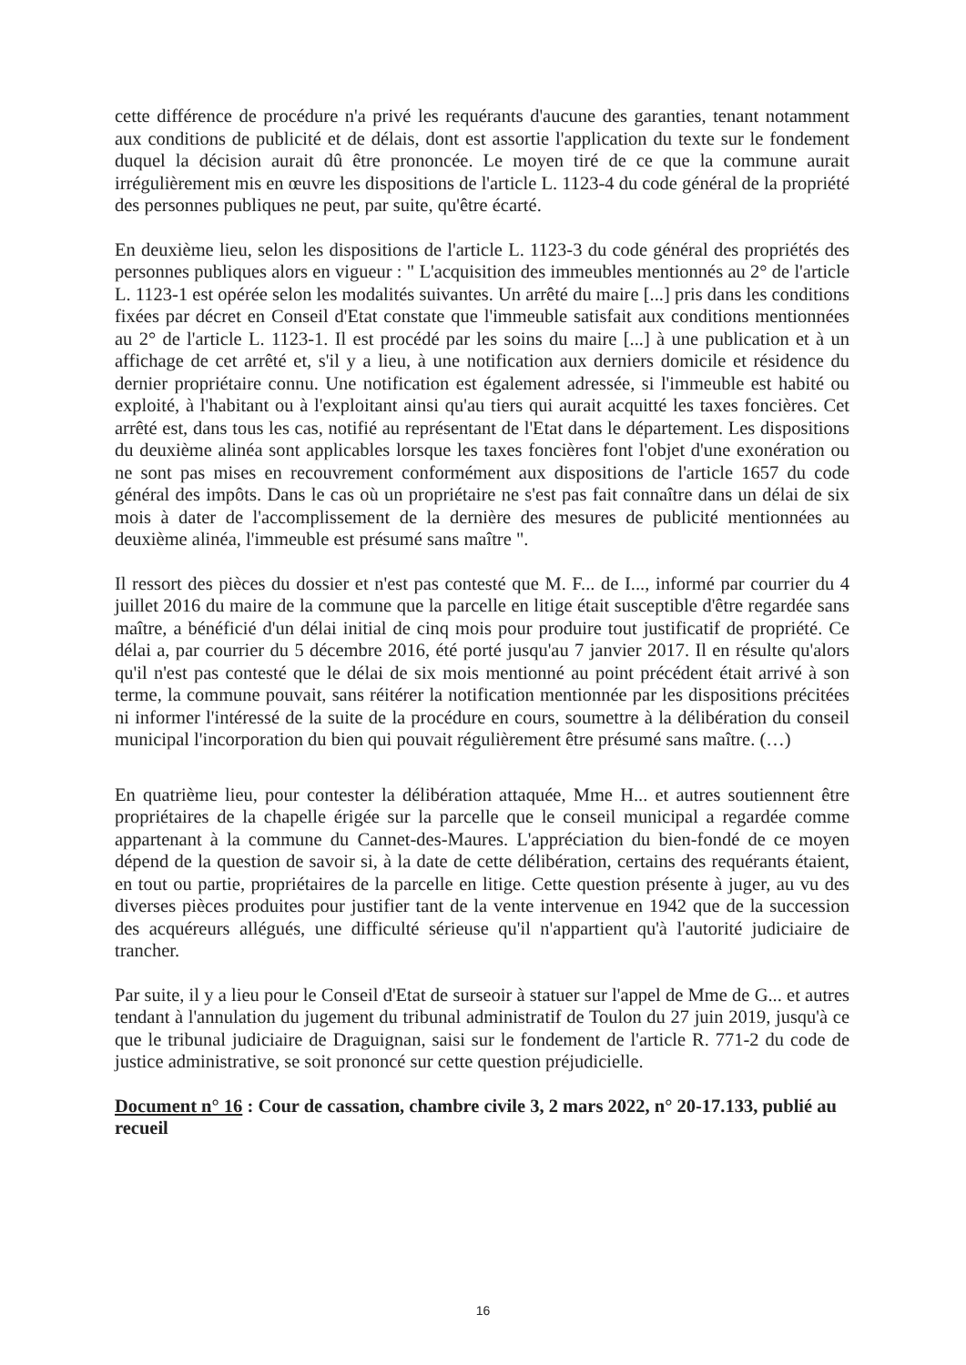cette différence de procédure n'a privé les requérants d'aucune des garanties, tenant notamment aux conditions de publicité et de délais, dont est assortie l'application du texte sur le fondement duquel la décision aurait dû être prononcée. Le moyen tiré de ce que la commune aurait irrégulièrement mis en œuvre les dispositions de l'article L. 1123-4 du code général de la propriété des personnes publiques ne peut, par suite, qu'être écarté.
En deuxième lieu, selon les dispositions de l'article L. 1123-3 du code général des propriétés des personnes publiques alors en vigueur : " L'acquisition des immeubles mentionnés au 2° de l'article L. 1123-1 est opérée selon les modalités suivantes. Un arrêté du maire [...] pris dans les conditions fixées par décret en Conseil d'Etat constate que l'immeuble satisfait aux conditions mentionnées au 2° de l'article L. 1123-1. Il est procédé par les soins du maire [...] à une publication et à un affichage de cet arrêté et, s'il y a lieu, à une notification aux derniers domicile et résidence du dernier propriétaire connu. Une notification est également adressée, si l'immeuble est habité ou exploité, à l'habitant ou à l'exploitant ainsi qu'au tiers qui aurait acquitté les taxes foncières. Cet arrêté est, dans tous les cas, notifié au représentant de l'Etat dans le département. Les dispositions du deuxième alinéa sont applicables lorsque les taxes foncières font l'objet d'une exonération ou ne sont pas mises en recouvrement conformément aux dispositions de l'article 1657 du code général des impôts. Dans le cas où un propriétaire ne s'est pas fait connaître dans un délai de six mois à dater de l'accomplissement de la dernière des mesures de publicité mentionnées au deuxième alinéa, l'immeuble est présumé sans maître ".
Il ressort des pièces du dossier et n'est pas contesté que M. F... de I..., informé par courrier du 4 juillet 2016 du maire de la commune que la parcelle en litige était susceptible d'être regardée sans maître, a bénéficié d'un délai initial de cinq mois pour produire tout justificatif de propriété. Ce délai a, par courrier du 5 décembre 2016, été porté jusqu'au 7 janvier 2017. Il en résulte qu'alors qu'il n'est pas contesté que le délai de six mois mentionné au point précédent était arrivé à son terme, la commune pouvait, sans réitérer la notification mentionnée par les dispositions précitées ni informer l'intéressé de la suite de la procédure en cours, soumettre à la délibération du conseil municipal l'incorporation du bien qui pouvait régulièrement être présumé sans maître. (…)
En quatrième lieu, pour contester la délibération attaquée, Mme H... et autres soutiennent être propriétaires de la chapelle érigée sur la parcelle que le conseil municipal a regardée comme appartenant à la commune du Cannet-des-Maures. L'appréciation du bien-fondé de ce moyen dépend de la question de savoir si, à la date de cette délibération, certains des requérants étaient, en tout ou partie, propriétaires de la parcelle en litige. Cette question présente à juger, au vu des diverses pièces produites pour justifier tant de la vente intervenue en 1942 que de la succession des acquéreurs allégués, une difficulté sérieuse qu'il n'appartient qu'à l'autorité judiciaire de trancher.
Par suite, il y a lieu pour le Conseil d'Etat de surseoir à statuer sur l'appel de Mme de G... et autres tendant à l'annulation du jugement du tribunal administratif de Toulon du 27 juin 2019, jusqu'à ce que le tribunal judiciaire de Draguignan, saisi sur le fondement de l'article R. 771-2 du code de justice administrative, se soit prononcé sur cette question préjudicielle.
Document n° 16 : Cour de cassation, chambre civile 3, 2 mars 2022, n° 20-17.133, publié au recueil
16